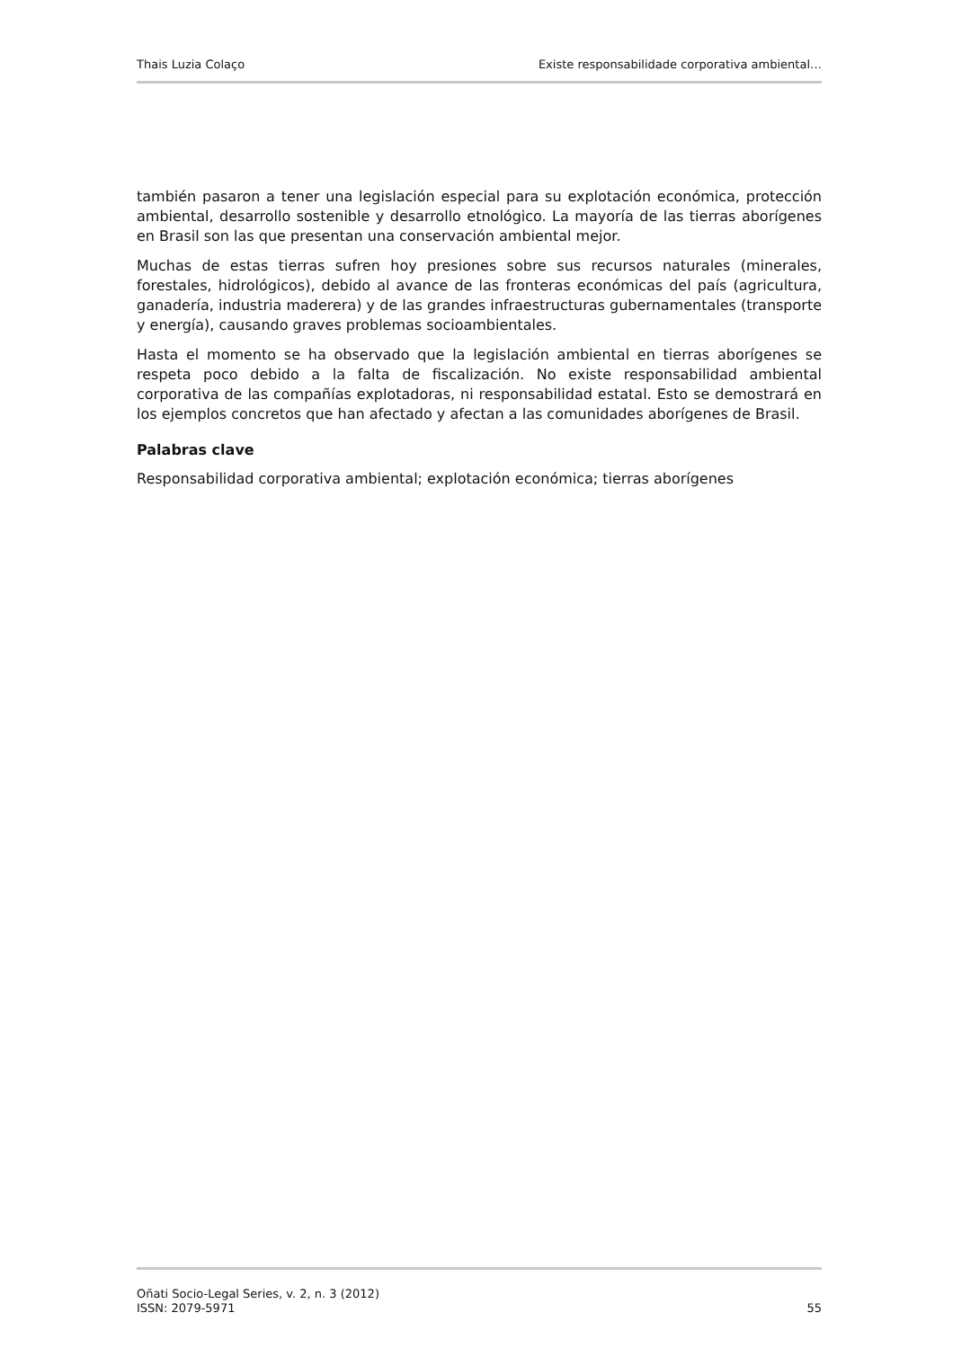Thais Luzia Colaço Existe responsabilidade corporativa ambiental…
también pasaron a tener una legislación especial para su explotación económica, protección ambiental, desarrollo sostenible y desarrollo etnológico. La mayoría de las tierras aborígenes en Brasil son las que presentan una conservación ambiental mejor.
Muchas de estas tierras sufren hoy presiones sobre sus recursos naturales (minerales, forestales, hidrológicos), debido al avance de las fronteras económicas del país (agricultura, ganadería, industria maderera) y de las grandes infraestructuras gubernamentales (transporte y energía), causando graves problemas socioambientales.
Hasta el momento se ha observado que la legislación ambiental en tierras aborígenes se respeta poco debido a la falta de fiscalización. No existe responsabilidad ambiental corporativa de las compañías explotadoras, ni responsabilidad estatal. Esto se demostrará en los ejemplos concretos que han afectado y afectan a las comunidades aborígenes de Brasil.
Palabras clave
Responsabilidad corporativa ambiental; explotación económica; tierras aborígenes
Oñati Socio-Legal Series, v. 2, n. 3 (2012)
ISSN: 2079-5971 55